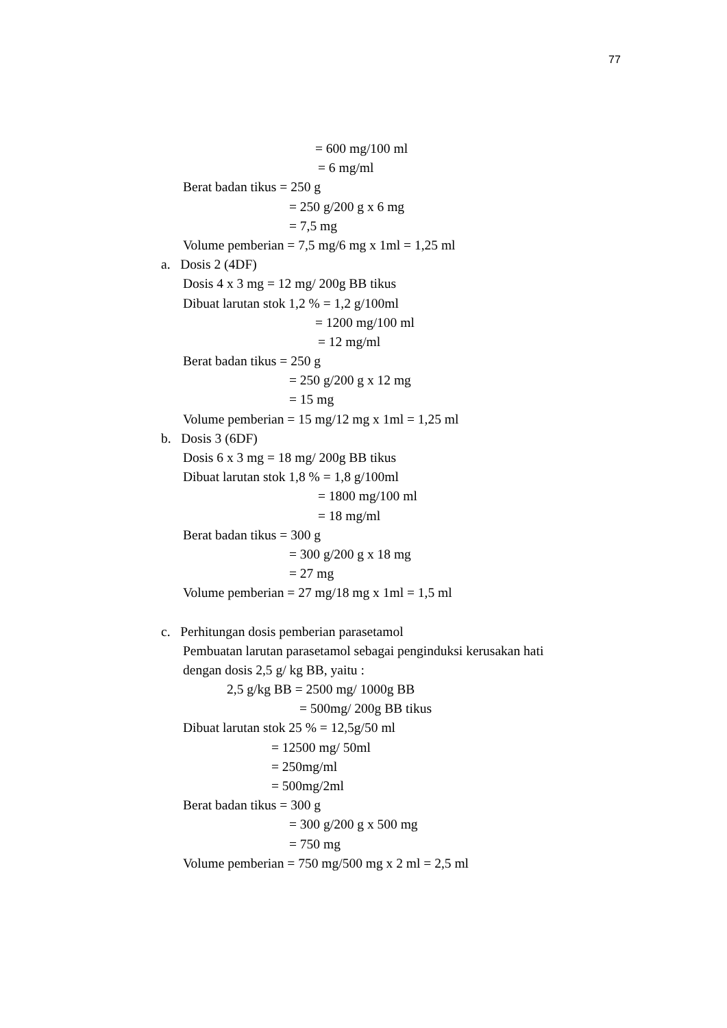77
= 600 mg/100 ml
= 6 mg/ml
Berat badan tikus = 250 g
= 250 g/200 g x 6 mg
= 7,5 mg
Volume pemberian = 7,5 mg/6 mg x 1ml = 1,25 ml
a. Dosis 2 (4DF)
Dosis 4 x 3 mg = 12 mg/ 200g BB tikus
Dibuat larutan stok 1,2 % = 1,2 g/100ml
= 1200 mg/100 ml
= 12 mg/ml
Berat badan tikus = 250 g
= 250 g/200 g x 12 mg
= 15 mg
Volume pemberian = 15 mg/12 mg x 1ml = 1,25 ml
b. Dosis 3 (6DF)
Dosis 6 x 3 mg = 18 mg/ 200g BB tikus
Dibuat larutan stok 1,8 % = 1,8 g/100ml
= 1800 mg/100 ml
= 18 mg/ml
Berat badan tikus = 300 g
= 300 g/200 g x 18 mg
= 27 mg
Volume pemberian = 27 mg/18 mg x 1ml = 1,5 ml
c. Perhitungan dosis pemberian parasetamol
Pembuatan larutan parasetamol sebagai penginduksi kerusakan hati
dengan dosis 2,5 g/ kg BB, yaitu :
2,5 g/kg BB = 2500 mg/ 1000g BB
= 500mg/ 200g BB tikus
Dibuat larutan stok 25 % = 12,5g/50 ml
= 12500 mg/ 50ml
= 250mg/ml
= 500mg/2ml
Berat badan tikus = 300 g
= 300 g/200 g x 500 mg
= 750 mg
Volume pemberian = 750 mg/500 mg x 2 ml = 2,5 ml